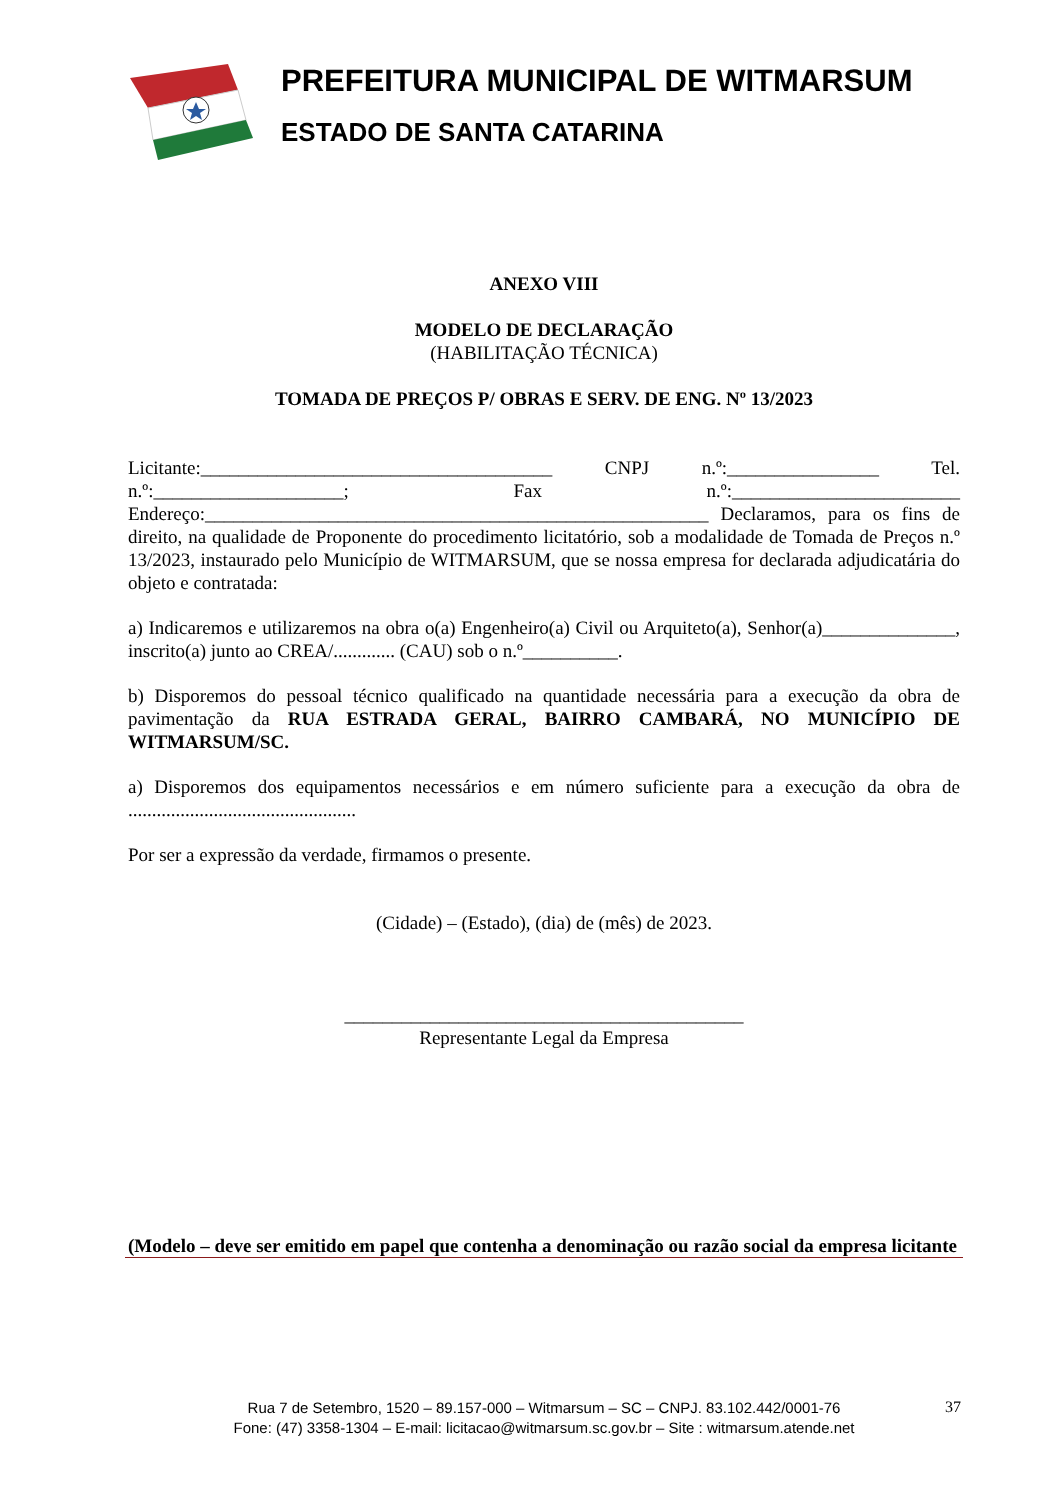PREFEITURA MUNICIPAL DE WITMARSUM
ESTADO DE SANTA CATARINA
ANEXO VIII
MODELO DE DECLARAÇÃO
(HABILITAÇÃO TÉCNICA)
TOMADA DE PREÇOS P/ OBRAS E SERV. DE ENG. Nº 13/2023
Licitante:_____________________________________ CNPJ n.º:________________ Tel. n.º:____________________; Fax n.º:________________________ Endereço:_____________________________________________________ Declaramos, para os fins de direito, na qualidade de Proponente do procedimento licitatório, sob a modalidade de Tomada de Preços n.º 13/2023, instaurado pelo Município de WITMARSUM, que se nossa empresa for declarada adjudicatária do objeto e contratada:
a) Indicaremos e utilizaremos na obra o(a) Engenheiro(a) Civil ou Arquiteto(a), Senhor(a)______________, inscrito(a) junto ao CREA/............. (CAU) sob o n.º__________.
b) Disporemos do pessoal técnico qualificado na quantidade necessária para a execução da obra de pavimentação da RUA ESTRADA GERAL, BAIRRO CAMBARÁ, NO MUNICÍPIO DE WITMARSUM/SC.
a) Disporemos dos equipamentos necessários e em número suficiente para a execução da obra de ................................................
Por ser a expressão da verdade, firmamos o presente.
(Cidade) – (Estado), (dia) de (mês) de 2023.
__________________________________________
Representante Legal da Empresa
(Modelo – deve ser emitido em papel que contenha a denominação ou razão social da empresa licitante
Rua 7 de Setembro, 1520 – 89.157-000 – Witmarsum – SC – CNPJ. 83.102.442/0001-76
Fone: (47) 3358-1304 – E-mail: licitacao@witmarsum.sc.gov.br – Site : witmarsum.atende.net
37